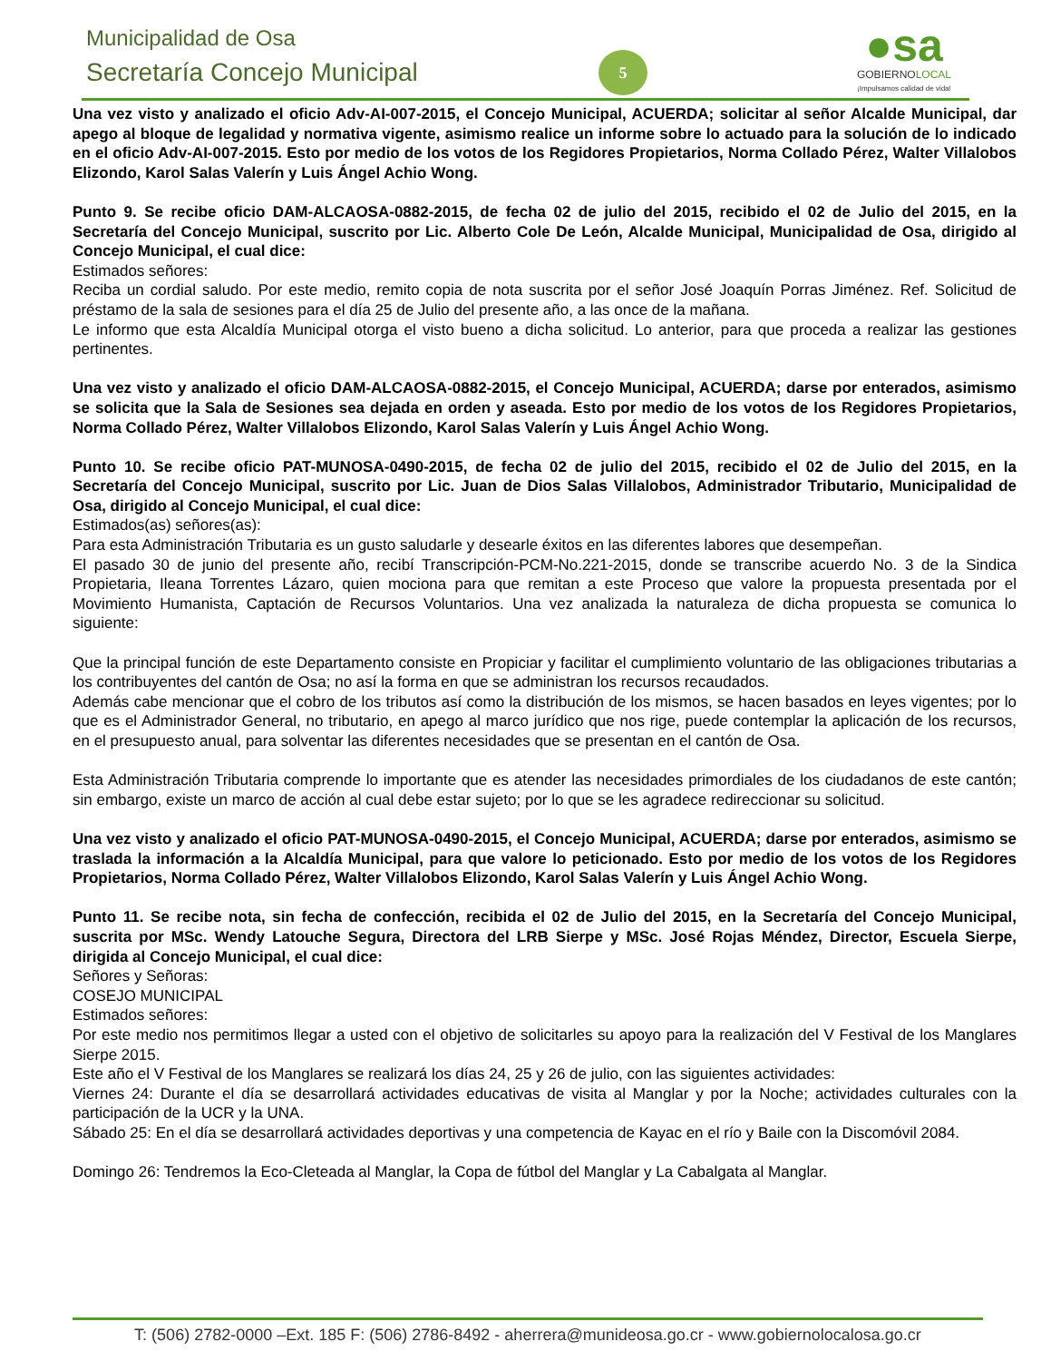Municipalidad de Osa
Secretaría Concejo Municipal 5
●sa
GOBIERNOLOCAL
¡Impulsamos calidad de vida!
Una vez visto y analizado el oficio Adv-AI-007-2015, el Concejo Municipal, ACUERDA; solicitar al señor Alcalde Municipal, dar apego al bloque de legalidad y normativa vigente, asimismo realice un informe sobre lo actuado para la solución de lo indicado en el oficio Adv-AI-007-2015. Esto por medio de los votos de los Regidores Propietarios, Norma Collado Pérez, Walter Villalobos Elizondo, Karol Salas Valerín y Luis Ángel Achio Wong.
Punto 9. Se recibe oficio DAM-ALCAOSA-0882-2015, de fecha 02 de julio del 2015, recibido el 02 de Julio del 2015, en la Secretaría del Concejo Municipal, suscrito por Lic. Alberto Cole De León, Alcalde Municipal, Municipalidad de Osa, dirigido al Concejo Municipal, el cual dice:
Estimados señores:
Reciba un cordial saludo. Por este medio, remito copia de nota suscrita por el señor José Joaquín Porras Jiménez. Ref. Solicitud de préstamo de la sala de sesiones para el día 25 de Julio del presente año, a las once de la mañana.
Le informo que esta Alcaldía Municipal otorga el visto bueno a dicha solicitud. Lo anterior, para que proceda a realizar las gestiones pertinentes.
Una vez visto y analizado el oficio DAM-ALCAOSA-0882-2015, el Concejo Municipal, ACUERDA; darse por enterados, asimismo se solicita que la Sala de Sesiones sea dejada en orden y aseada. Esto por medio de los votos de los Regidores Propietarios, Norma Collado Pérez, Walter Villalobos Elizondo, Karol Salas Valerín y Luis Ángel Achio Wong.
Punto 10. Se recibe oficio PAT-MUNOSA-0490-2015, de fecha 02 de julio del 2015, recibido el 02 de Julio del 2015, en la Secretaría del Concejo Municipal, suscrito por Lic. Juan de Dios Salas Villalobos, Administrador Tributario, Municipalidad de Osa, dirigido al Concejo Municipal, el cual dice:
Estimados(as) señores(as):
Para esta Administración Tributaria es un gusto saludarle y desearle éxitos en las diferentes labores que desempeñan.
El pasado 30 de junio del presente año, recibí Transcripción-PCM-No.221-2015, donde se transcribe acuerdo No. 3 de la Sindica Propietaria, Ileana Torrentes Lázaro, quien mociona para que remitan a este Proceso que valore la propuesta presentada por el Movimiento Humanista, Captación de Recursos Voluntarios. Una vez analizada la naturaleza de dicha propuesta se comunica lo siguiente:
Que la principal función de este Departamento consiste en Propiciar y facilitar el cumplimiento voluntario de las obligaciones tributarias a los contribuyentes del cantón de Osa; no así la forma en que se administran los recursos recaudados.
Además cabe mencionar que el cobro de los tributos así como la distribución de los mismos, se hacen basados en leyes vigentes; por lo que es el Administrador General, no tributario, en apego al marco jurídico que nos rige, puede contemplar la aplicación de los recursos, en el presupuesto anual, para solventar las diferentes necesidades que se presentan en el cantón de Osa.
Esta Administración Tributaria comprende lo importante que es atender las necesidades primordiales de los ciudadanos de este cantón; sin embargo, existe un marco de acción al cual debe estar sujeto; por lo que se les agradece redireccionar su solicitud.
Una vez visto y analizado el oficio PAT-MUNOSA-0490-2015, el Concejo Municipal, ACUERDA; darse por enterados, asimismo se traslada la información a la Alcaldía Municipal, para que valore lo peticionado. Esto por medio de los votos de los Regidores Propietarios, Norma Collado Pérez, Walter Villalobos Elizondo, Karol Salas Valerín y Luis Ángel Achio Wong.
Punto 11. Se recibe nota, sin fecha de confección, recibida el 02 de Julio del 2015, en la Secretaría del Concejo Municipal, suscrita por MSc. Wendy Latouche Segura, Directora del LRB Sierpe y MSc. José Rojas Méndez, Director, Escuela Sierpe, dirigida al Concejo Municipal, el cual dice:
Señores y Señoras:
COSEJO MUNICIPAL
Estimados señores:
Por este medio nos permitimos llegar a usted con el objetivo de solicitarles su apoyo para la realización del V Festival de los Manglares Sierpe 2015.
Este año el V Festival de los Manglares se realizará los días 24, 25 y 26 de julio, con las siguientes actividades:
Viernes 24: Durante el día se desarrollará actividades educativas de visita al Manglar y por la Noche; actividades culturales con la participación de la UCR y la UNA.
Sábado 25: En el día se desarrollará actividades deportivas y una competencia de Kayac en el río y Baile con la Discomóvil 2084.
Domingo 26: Tendremos la Eco-Cleteada al Manglar, la Copa de fútbol del Manglar y La Cabalgata al Manglar.
T: (506) 2782-0000 –Ext. 185 F: (506) 2786-8492 - aherrera@munideosa.go.cr - www.gobiernolocalosa.go.cr